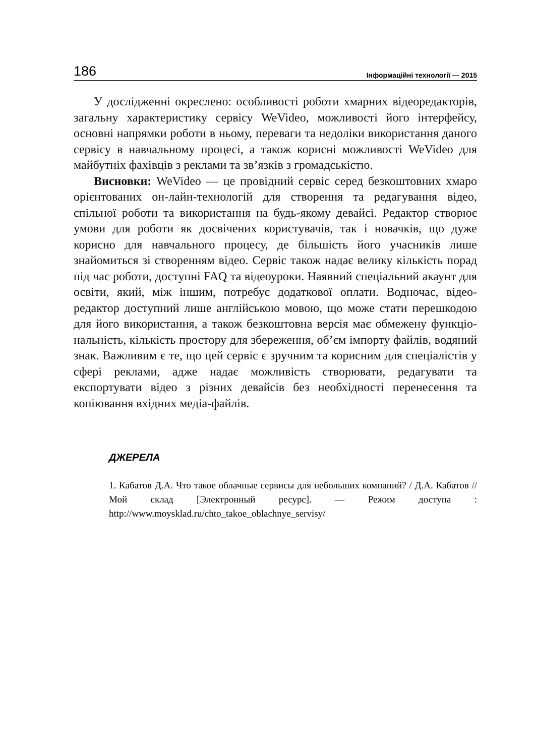186 Інформаційні технології — 2015
У дослідженні окреслено: особливості роботи хмарних відео­редакторів, загальну характеристику сервісу WeVideo, можли­вості його інтерфейсу, основні напрямки роботи в ньому, пере­ваги та недоліки використання даного сервісу в навчальному процесі, а також корисні можливості WeVideo для майбутніх фахів­ців з реклами та зв’язків з громадськістю.
Висновки: WeVideo — це провідний сервіс серед безкоштовних хмаро орієнтованих он-лайн-технологій для створення та редагу­вання відео, спільної роботи та використання на будь-якому девайсі. Редактор створює умови для роботи як досвічених користувачів, так і новачків, що дуже корисно для навчального процесу, де більшість його учасників лише знайомиться зі створенням відео. Сервіс також надає велику кількість порад під час роботи, доступні FAQ та відео­уроки. Наявний спеціальний акаунт для освіти, який, між іншим, потребує додаткової оплати. Водночас, відео-редактор доступний лише англійською мовою, що може стати перешкодою для його використання, а також безкоштовна версія має обмежену функціо­нальність, кількість простору для збереження, об’єм імпорту файлів, водяний знак. Важливим є те, що цей сервіс є зручним та корисним для спеціалістів у сфері реклами, адже надає можливість створю­вати, редагувати та експортувати відео з різних девайсів без необ­хідності перенесення та копіювання вхідних медіа-файлів.
ДЖЕРЕЛА
1. Кабатов Д.А. Что такое облачные сервисы для небольших компаний? / Д.А. Кабатов // Мой склад [Электронный ресурс]. — Режим доступа : http://www.moysklad.ru/chto_takoe_oblachnye_servisy/